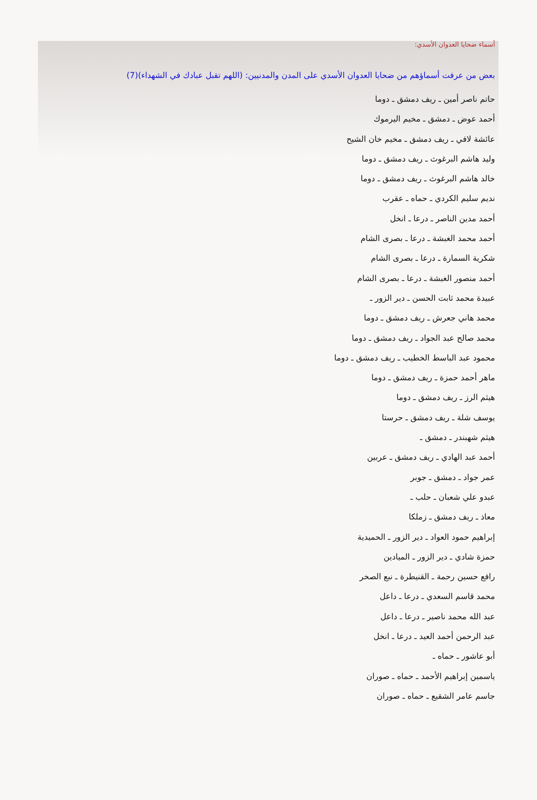أسماء ضحايا العدوان الأسدي:
بعض من عرفت أسماؤهم من ضحايا العدوان الأسدي على المدن والمدنيين: (اللهم تقبل عبادك في الشهداء)(7)
حاتم ناصر أمين ـ ريف دمشق ـ دوما
أحمد عوض ـ دمشق ـ مخيم اليرموك
عائشة لافي ـ ريف دمشق ـ مخيم خان الشيح
وليد هاشم البرغوث ـ ريف دمشق ـ دوما
خالد هاشم البرغوث ـ ريف دمشق ـ دوما
نديم سليم الكردي ـ حماه ـ عقرب
أحمد مدين الناصر ـ درعا ـ انخل
أحمد محمد الغبشة ـ درعا ـ بصرى الشام
شكرية السمارة ـ درعا ـ بصرى الشام
أحمد منصور الغبشة ـ درعا ـ بصرى الشام
عبيدة محمد ثابت الحسن ـ دير الزور ـ
محمد هاني جعرش ـ ريف دمشق ـ دوما
محمد صالح عبد الجواد ـ ريف دمشق ـ دوما
محمود عبد الباسط الخطيب ـ ريف دمشق ـ دوما
ماهر أحمد حمزة ـ ريف دمشق ـ دوما
هيثم الرز ـ ريف دمشق ـ دوما
يوسف شلة ـ ريف دمشق ـ حرستا
هيثم شهبندر ـ دمشق ـ
أحمد عبد الهادي ـ ريف دمشق ـ عربين
عمر جواد ـ دمشق ـ جوبر
عبدو علي شعبان ـ حلب ـ
معاذ ـ ريف دمشق ـ زملكا
إبراهيم حمود العواد ـ دير الزور ـ الحميدية
حمزة شادي ـ دير الزور ـ الميادين
رافع حسين رحمة ـ القنيطرة ـ نبع الصخر
محمد قاسم السعدي ـ درعا ـ داعل
عبد الله محمد ناصير ـ درعا ـ داعل
عبد الرحمن أحمد العيد ـ درعا ـ انخل
أبو عاشور ـ حماه ـ
ياسمين إبراهيم الأحمد ـ حماه ـ صوران
جاسم عامر الشقيع ـ حماه ـ صوران